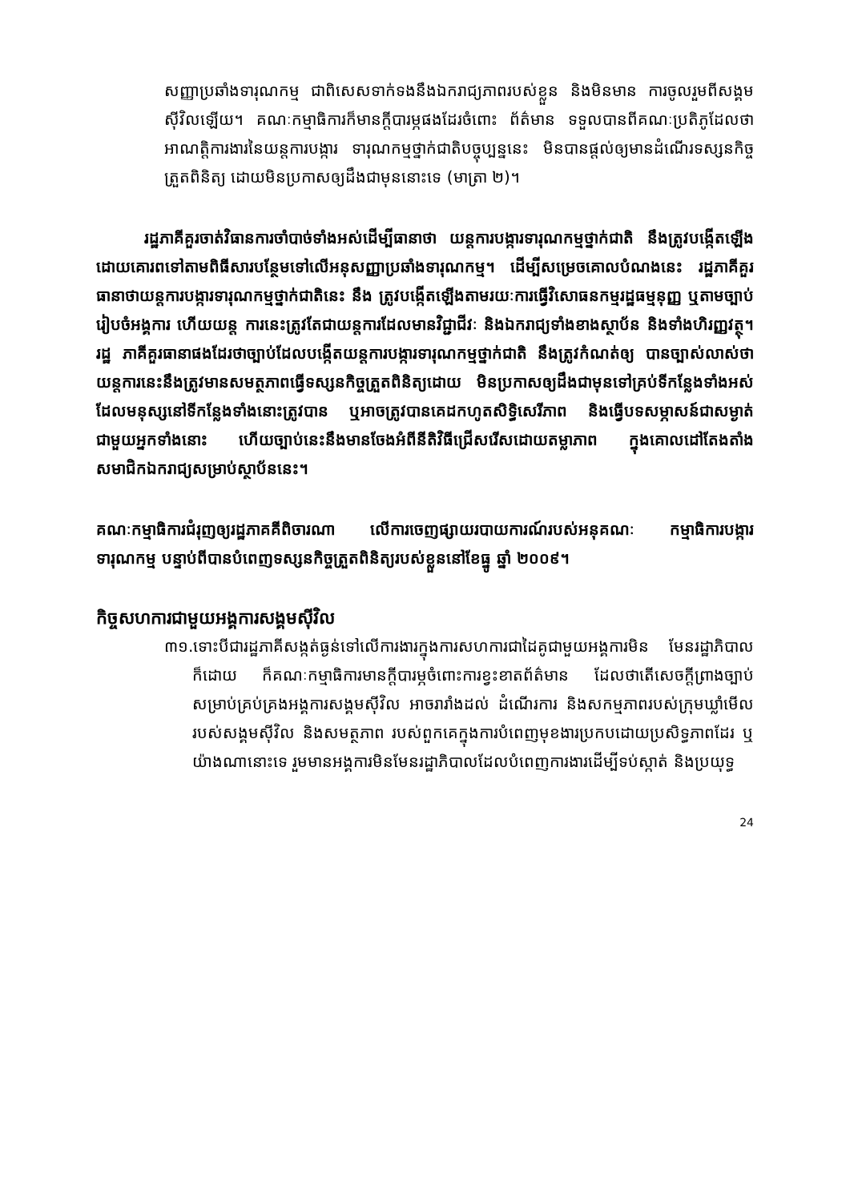សញ្ញាប្រឆាំងទារុណកម្ម ជាពិសេសទាក់ទងនឹងឯករាជ្យភាពរបស់ខ្លួន និងមិនមាន ការចូលរួមពីសង្គមស៊ីវិលឡើយ។ គណៈកម្មាធិការក៏មានក្ដីបារម្ភផងដែរចំពោះ ព័ត៌មាន ទទួលបានពីគណៈប្រតិភូដែលថា អាណត្តិការងារនៃយន្តការបង្ការ ទារុណកម្មថ្នាក់ជាតិបច្ចុប្បន្ននេះ មិនបានផ្ដល់ឲ្យមានដំណើរទស្សនកិច្ចត្រួតពិនិត្យ ដោយមិនប្រកាសឲ្យដឹងជាមុននោះទេ (មាត្រា ២)។
រដ្ឋភាគីគួរចាត់វិធានការចាំបាច់ទាំងអស់ដើម្បីធានាថា យន្តការបង្ការទារុណកម្មថ្នាក់ជាតិ នឹងត្រូវបង្កើតឡើងដោយគោរពទៅតាមពិធីសារបន្ថែមទៅលើអនុសញ្ញាប្រឆាំងទារុណកម្ម។ ដើម្បីសម្រេចគោលបំណងនេះ រដ្ឋភាគីគួរធានាថាយន្តការបង្ការទារុណកម្មថ្នាក់ជាតិនេះ នឹង ត្រូវបង្កើតឡើងតាមរយៈការធ្វើវិសោធនកម្មរដ្ឋធម្មនុញ្ញ ឬតាមច្បាប់រៀបចំអង្គការ ហើយយន្ត ការនេះត្រូវតែជាយន្តការដែលមានវិជ្ជាជីវៈ និងឯករាជ្យទាំងខាងស្ថាប័ន និងទាំងហិរញ្ញវត្ថុ។ រដ្ឋ ភាគីគួរធានាផងដែរថាច្បាប់ដែលបង្កើតយន្តការបង្ការទារុណកម្មថ្នាក់ជាតិ នឹងត្រូវកំណត់ឲ្យ បានច្បាស់លាស់ថា យន្តការនេះនឹងត្រូវមានសមត្ថភាពធ្វើទស្សនកិច្ចត្រួតពិនិត្យដោយ មិនប្រកាសឲ្យដឹងជាមុនទៅគ្រប់ទីកន្លែងទាំងអស់ ដែលមនុស្សនៅទីកន្លែងទាំងនោះត្រូវបាន ឬអាចត្រូវបានគេដកហូតសិទ្ធិសេរីភាព និងធ្វើបទសម្ភាសន៍ជាសម្ងាត់ជាមួយអ្នកទាំងនោះ ហើយច្បាប់នេះនឹងមានចែងអំពីនីតិវិធីជ្រើសរើសដោយតម្លាភាព ក្នុងគោលដៅតែងតាំង សមាជិកឯករាជ្យសម្រាប់ស្ថាប័ននេះ។
គណៈកម្មាធិការជំរុញឲ្យរដ្ឋភាគគីពិចារណា លើការចេញផ្សាយរបាយការណ៍របស់អនុគណៈ កម្មាធិការបង្ការទារុណកម្ម បន្ទាប់ពីបានបំពេញទស្សនកិច្ចត្រួតពិនិត្យរបស់ខ្លួននៅខែធ្នូ ឆ្នាំ ២០០៩។
កិច្ចសហការជាមួយអង្គការសង្គមស៊ីវិល
៣១.ទោះបីជារដ្ឋភាគីសង្កត់ធ្ងន់ទៅលើការងារក្នុងការសហការជាដៃគូជាមួយអង្គការមិន មែនរដ្ឋាភិបាលក៏ដោយ ក៏គណៈកម្មាធិការមានក្ដីបារម្ភចំពោះការខ្វះខាតព័ត៌មាន ដែលថាតើសេចក្ដីព្រាងច្បាប់សម្រាប់គ្រប់គ្រងអង្គការសង្គមស៊ីវិល អាចរារាំងដល់ ដំណើរការ និងសកម្មភាពរបស់ក្រុមឃ្លាំមើលរបស់សង្គមស៊ីវិល និងសមត្ថភាព របស់ពួកគេក្នុងការបំពេញមុខងារប្រកបដោយប្រសិទ្ធភាពដែរ ឬយ៉ាងណានោះទេ រួមមានអង្គការមិនមែនរដ្ឋាភិបាលដែលបំពេញការងារដើម្បីទប់ស្កាត់ និងប្រយុទ្ធ
24